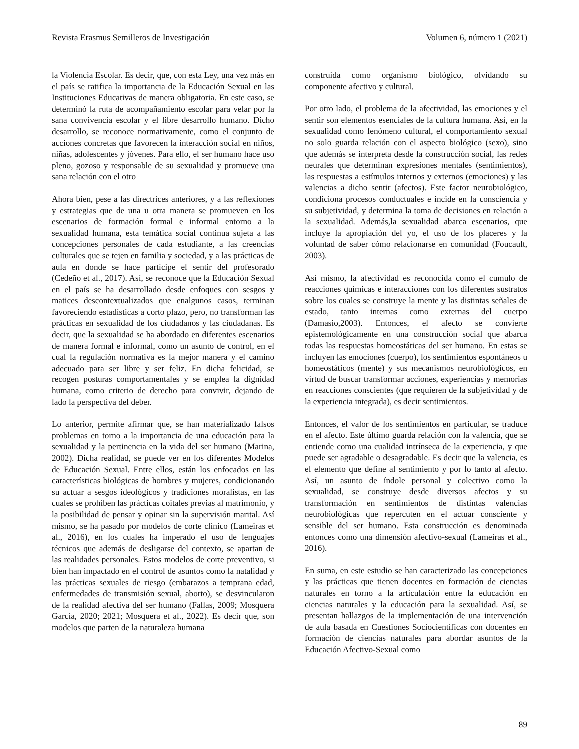Revista Erasmus Semilleros de Investigación Volumen 6, número 1 (2021)
la Violencia Escolar. Es decir, que, con esta Ley, una vez más en el país se ratifica la importancia de la Educación Sexual en las Instituciones Educativas de manera obligatoria. En este caso, se determinó la ruta de acompañamiento escolar para velar por la sana convivencia escolar y el libre desarrollo humano. Dicho desarrollo, se reconoce normativamente, como el conjunto de acciones concretas que favorecen la interacción social en niños, niñas, adolescentes y jóvenes. Para ello, el ser humano hace uso pleno, gozoso y responsable de su sexualidad y promueve una sana relación con el otro
Ahora bien, pese a las directrices anteriores, y a las reflexiones y estrategias que de una u otra manera se promueven en los escenarios de formación formal e informal entorno a la sexualidad humana, esta temática social continua sujeta a las concepciones personales de cada estudiante, a las creencias culturales que se tejen en familia y sociedad, y a las prácticas de aula en donde se hace partícipe el sentir del profesorado (Cedeño et al., 2017). Así, se reconoce que la Educación Sexual en el país se ha desarrollado desde enfoques con sesgos y matices descontextualizados que enalgunos casos, terminan favoreciendo estadísticas a corto plazo, pero, no transforman las prácticas en sexualidad de los ciudadanos y las ciudadanas. Es decir, que la sexualidad se ha abordado en diferentes escenarios de manera formal e informal, como un asunto de control, en el cual la regulación normativa es la mejor manera y el camino adecuado para ser libre y ser feliz. En dicha felicidad, se recogen posturas comportamentales y se emplea la dignidad humana, como criterio de derecho para convivir, dejando de lado la perspectiva del deber.
Lo anterior, permite afirmar que, se han materializado falsos problemas en torno a la importancia de una educación para la sexualidad y la pertinencia en la vida del ser humano (Marina, 2002). Dicha realidad, se puede ver en los diferentes Modelos de Educación Sexual. Entre ellos, están los enfocados en las características biológicas de hombres y mujeres, condicionando su actuar a sesgos ideológicos y tradiciones moralistas, en las cuales se prohíben las prácticas coitales previas al matrimonio, y la posibilidad de pensar y opinar sin la supervisión marital. Así mismo, se ha pasado por modelos de corte clínico (Lameiras et al., 2016), en los cuales ha imperado el uso de lenguajes técnicos que además de desligarse del contexto, se apartan de las realidades personales. Estos modelos de corte preventivo, si bien han impactado en el control de asuntos como la natalidad y las prácticas sexuales de riesgo (embarazos a temprana edad, enfermedades de transmisión sexual, aborto), se desvincularon de la realidad afectiva del ser humano (Fallas, 2009; Mosquera García, 2020; 2021; Mosquera et al., 2022). Es decir que, son modelos que parten de la naturaleza humana
construida como organismo biológico, olvidando su componente afectivo y cultural.
Por otro lado, el problema de la afectividad, las emociones y el sentir son elementos esenciales de la cultura humana. Así, en la sexualidad como fenómeno cultural, el comportamiento sexual no solo guarda relación con el aspecto biológico (sexo), sino que además se interpreta desde la construcción social, las redes neurales que determinan expresiones mentales (sentimientos), las respuestas a estímulos internos y externos (emociones) y las valencias a dicho sentir (afectos). Este factor neurobiológico, condiciona procesos conductuales e incide en la consciencia y su subjetividad, y determina la toma de decisiones en relación a la sexualidad. Además,la sexualidad abarca escenarios, que incluye la apropiación del yo, el uso de los placeres y la voluntad de saber cómo relacionarse en comunidad (Foucault, 2003).
Así mismo, la afectividad es reconocida como el cumulo de reacciones químicas e interacciones con los diferentes sustratos sobre los cuales se construye la mente y las distintas señales de estado, tanto internas como externas del cuerpo (Damasio,2003). Entonces, el afecto se convierte epistemológicamente en una construcción social que abarca todas las respuestas homeostáticas del ser humano. En estas se incluyen las emociones (cuerpo), los sentimientos espontáneos u homeostáticos (mente) y sus mecanismos neurobiológicos, en virtud de buscar transformar acciones, experiencias y memorias en reacciones conscientes (que requieren de la subjetividad y de la experiencia integrada), es decir sentimientos.
Entonces, el valor de los sentimientos en particular, se traduce en el afecto. Este último guarda relación con la valencia, que se entiende como una cualidad intrínseca de la experiencia, y que puede ser agradable o desagradable. Es decir que la valencia, es el elemento que define al sentimiento y por lo tanto al afecto. Así, un asunto de índole personal y colectivo como la sexualidad, se construye desde diversos afectos y su transformación en sentimientos de distintas valencias neurobiológicas que repercuten en el actuar consciente y sensible del ser humano. Esta construcción es denominada entonces como una dimensión afectivo-sexual (Lameiras et al., 2016).
En suma, en este estudio se han caracterizado las concepciones y las prácticas que tienen docentes en formación de ciencias naturales en torno a la articulación entre la educación en ciencias naturales y la educación para la sexualidad. Así, se presentan hallazgos de la implementación de una intervención de aula basada en Cuestiones Sociocientíficas con docentes en formación de ciencias naturales para abordar asuntos de la Educación Afectivo-Sexual como
89